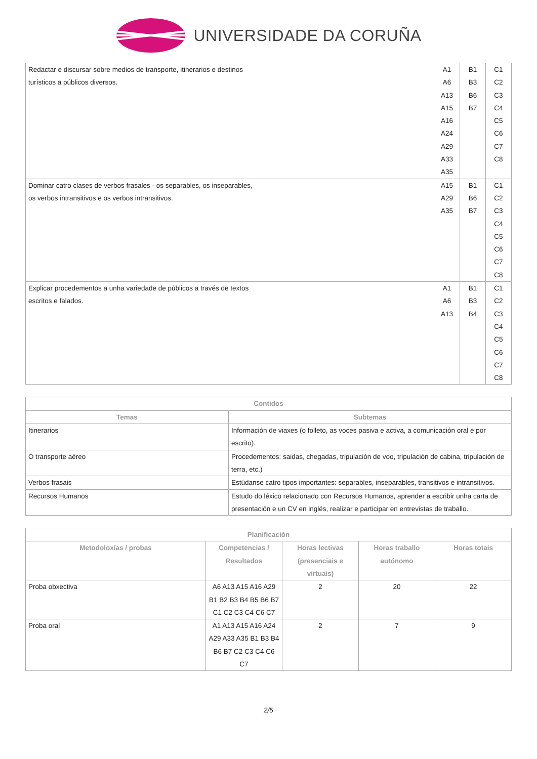UNIVERSIDADE DA CORUÑA
| Redactar e discursar sobre medios de transporte, itinerarios e destinos turísticos a públicos diversos. | A1 A6 A13 A15 A16 A24 A29 A33 A35 | B1 B3 B6 B7 | C1 C2 C3 C4 C5 C6 C7 C8 |
| Dominar catro clases de verbos frasales - os separables, os inseparables, os verbos intransitivos e os verbos intransitivos. | A15 A29 A35 | B1 B6 B7 | C1 C2 C3 C4 C5 C6 C7 C8 |
| Explicar procedementos a unha variedade de públicos a través de textos escritos e falados. | A1 A6 A13 | B1 B3 B4 | C1 C2 C3 C4 C5 C6 C7 C8 |
| Contidos | |
| --- | --- |
| Temas | Subtemas |
| Itinerarios | Información de viaxes (o folleto, as voces pasiva e activa, a comunicación oral e por escrito). |
| O transporte aéreo | Procedementos: saidas, chegadas, tripulación de voo, tripulación de cabina, tripulación de terra, etc.) |
| Verbos frasais | Estúdanse catro tipos importantes: separables, inseparables, transitivos e intransitivos. |
| Recursos Humanos | Estudo do léxico relacionado con Recursos Humanos, aprender a escribir unha carta de presentación e un CV en inglés, realizar e participar en entrevistas de traballo. |
| Planificación | | | | |
| --- | --- | --- | --- | --- |
| Metodoloxías / probas | Competencias / Resultados | Horas lectivas (presenciais e virtuais) | Horas traballo autónomo | Horas totais |
| Proba obxectiva | A6 A13 A15 A16 A29 B1 B2 B3 B4 B5 B6 B7 C1 C2 C3 C4 C6 C7 | 2 | 20 | 22 |
| Proba oral | A1 A13 A15 A16 A24 A29 A33 A35 B1 B3 B4 B6 B7 C2 C3 C4 C6 C7 | 2 | 7 | 9 |
2/5